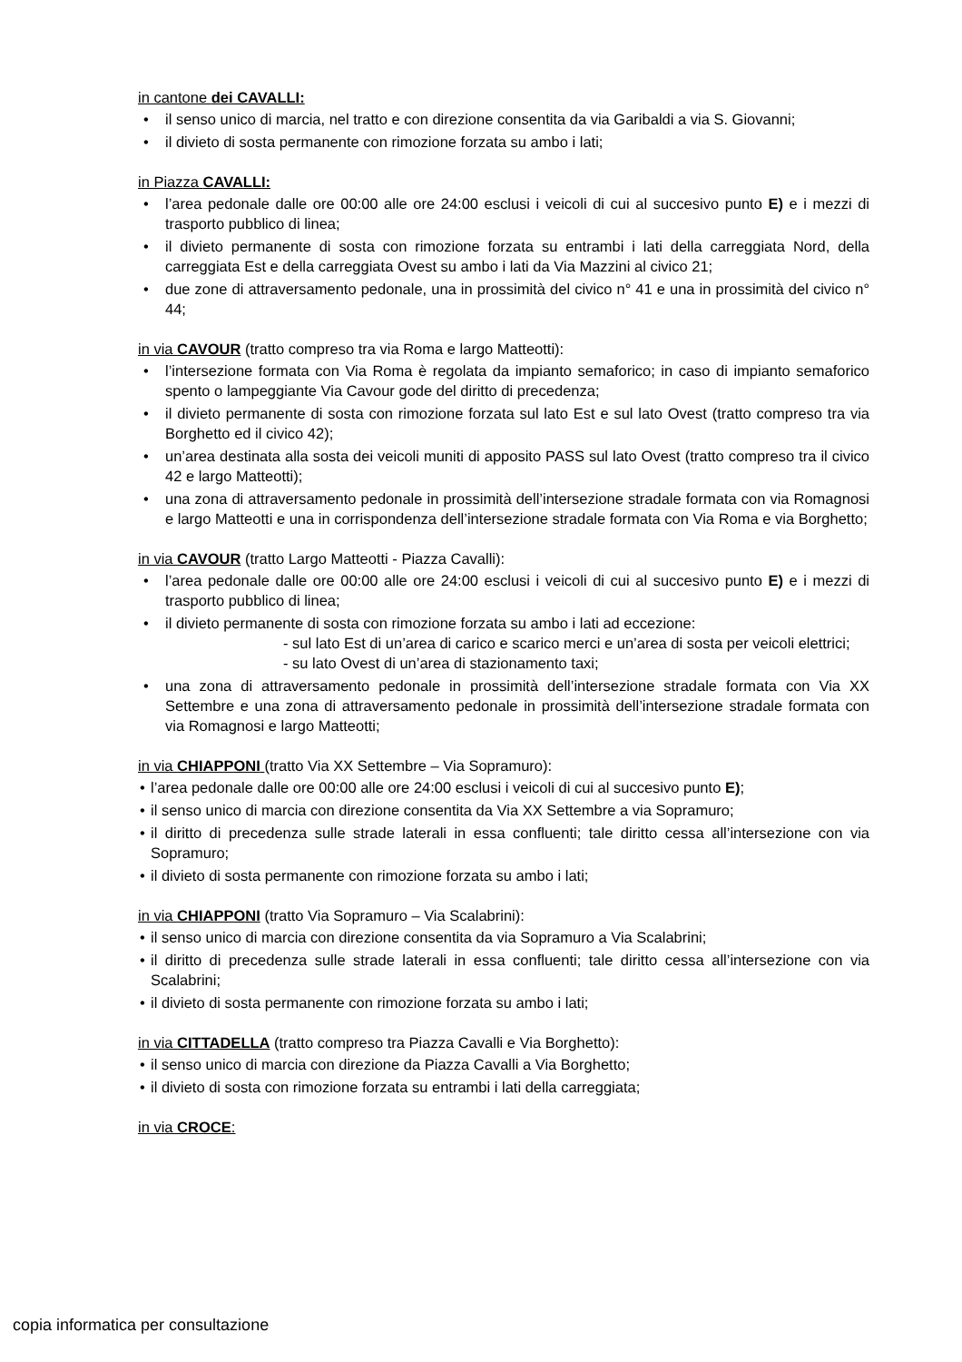in cantone dei CAVALLI:
• il senso unico di marcia, nel tratto e con direzione consentita da via Garibaldi a via S. Giovanni;
• il divieto di sosta permanente con rimozione forzata su ambo i lati;
in Piazza CAVALLI:
• l’area pedonale dalle ore 00:00 alle ore 24:00 esclusi i veicoli di cui al succesivo punto E) e i mezzi di trasporto pubblico di linea;
• il divieto permanente di sosta con rimozione forzata su entrambi i lati della carreggiata Nord, della carreggiata Est e della carreggiata Ovest su ambo i lati da Via Mazzini al civico 21;
• due zone di attraversamento pedonale, una in prossimità del civico n° 41 e una in prossimità del civico n° 44;
in via CAVOUR (tratto compreso tra via Roma e largo Matteotti):
• l’intersezione formata con Via Roma è regolata da impianto semaforico; in caso di impianto semaforico spento o lampeggiante Via Cavour gode del diritto di precedenza;
• il divieto permanente di sosta con rimozione forzata sul lato Est e sul lato Ovest (tratto compreso tra via Borghetto ed il civico 42);
• un’area destinata alla sosta dei veicoli muniti di apposito PASS sul lato Ovest (tratto compreso tra il civico 42 e largo Matteotti);
• una zona di attraversamento pedonale in prossimità dell’intersezione stradale formata con via Romagnosi e largo Matteotti e una in corrispondenza dell’intersezione stradale formata con Via Roma e via Borghetto;
in via CAVOUR (tratto Largo Matteotti - Piazza Cavalli):
• l’area pedonale dalle ore 00:00 alle ore 24:00 esclusi i veicoli di cui al succesivo punto E) e i mezzi di trasporto pubblico di linea;
• il divieto permanente di sosta con rimozione forzata su ambo i lati ad eccezione:
- sul lato Est di un’area di carico e scarico merci e un’area di sosta per veicoli elettrici;
- su lato Ovest di un’area di stazionamento taxi;
• una zona di attraversamento pedonale in prossimità dell’intersezione stradale formata con Via XX Settembre e una zona di attraversamento pedonale in prossimità dell’intersezione stradale formata con via Romagnosi e largo Matteotti;
in via CHIAPPONI (tratto Via XX Settembre – Via Sopramuro):
• l’area pedonale dalle ore 00:00 alle ore 24:00 esclusi i veicoli di cui al succesivo punto E);
• il senso unico di marcia con direzione consentita da Via XX Settembre a via Sopramuro;
• il diritto di precedenza sulle strade laterali in essa confluenti; tale diritto cessa all’intersezione con via Sopramuro;
• il divieto di sosta permanente con rimozione forzata su ambo i lati;
in via CHIAPPONI (tratto Via Sopramuro – Via Scalabrini):
• il senso unico di marcia con direzione consentita da via Sopramuro a Via Scalabrini;
• il diritto di precedenza sulle strade laterali in essa confluenti; tale diritto cessa all’intersezione con via Scalabrini;
• il divieto di sosta permanente con rimozione forzata su ambo i lati;
in via CITTADELLA (tratto compreso tra Piazza Cavalli e Via Borghetto):
• il senso unico di marcia con direzione da Piazza Cavalli a Via Borghetto;
• il divieto di sosta con rimozione forzata su entrambi i lati della carreggiata;
in via CROCE:
copia informatica per consultazione